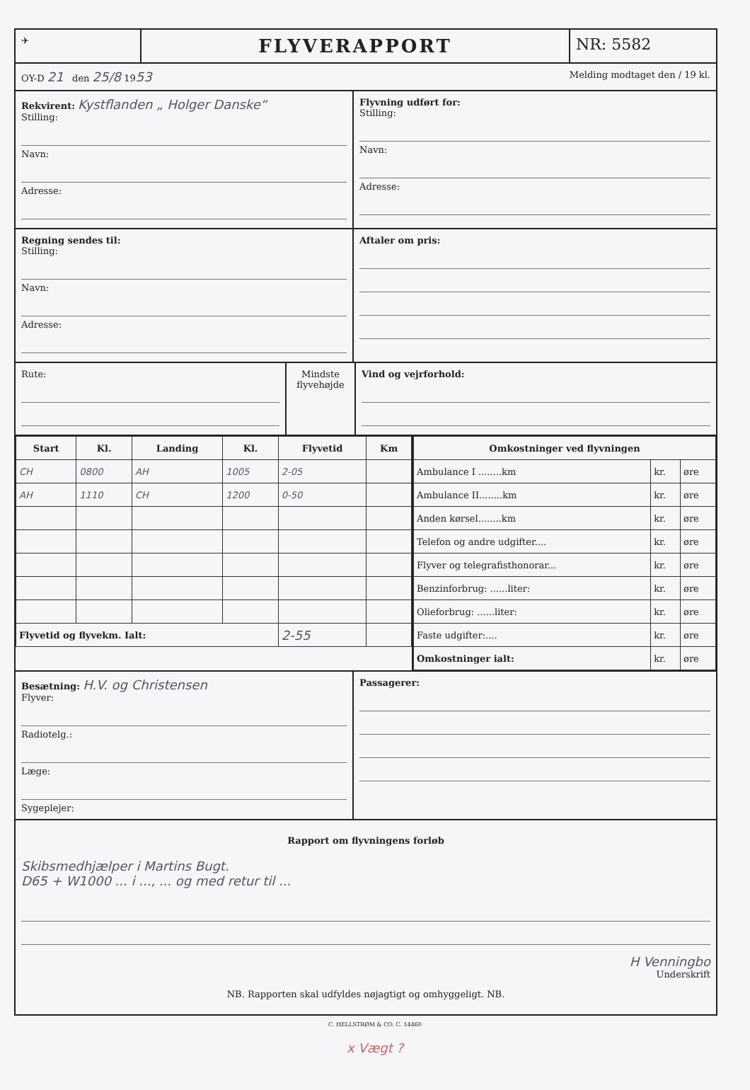✈
FLYVERAPPORT
NR: 5582
OY-D 21 den 25/8 1953
Melding modtaget den / 19 kl.
Rekvirent: Kystflanden „ Holger Danske“
Stilling:
Navn:
Adresse:
Flyvning udført for:
Stilling:
Navn:
Adresse:
Regning sendes til:
Stilling:
Navn:
Adresse:
Aftaler om pris:
Rute: Mindste flyvehøjde
Vind og vejrforhold:
| Start | Kl. | Landing | Kl. | Flyvetid | Km |
| --- | --- | --- | --- | --- | --- |
| CH | 0800 | AH | 1005 | 2-05 | |
| AH | 1110 | CH | 1200 | 0-50 | |
| Flyvetid og flyvekm. Ialt: | | | | 2-55 | |
| Omkostninger ved flyvningen | | |
| --- | --- | --- |
| Ambulance I ........km | kr. | øre |
| Ambulance II........km | kr. | øre |
| Anden kørsel........km | kr. | øre |
| Telefon og andre udgifter.... | kr. | øre |
| Flyver og telegrafisthonorar... | kr. | øre |
| Benzinforbrug: ......liter: | kr. | øre |
| Olieforbrug: ......liter: | kr. | øre |
| Faste udgifter:.... | kr. | øre |
| Omkostninger ialt: | kr. | øre |
Besætning: H.V. og Christensen
Flyver:
Radiotelg.:
Læge:
Sygeplejer:
Passagerer:
Rapport om flyvningens forløb
Skibsmedhjælper i Martins Bugt.
D65 + W1000 ... i ..., ... og med retur til ...
H Venningbo
Underskrift
NB. Rapporten skal udfyldes nøjagtigt og omhyggeligt. NB.
C. HELLSTRØM & CO. C. 14460
x Vægt ?